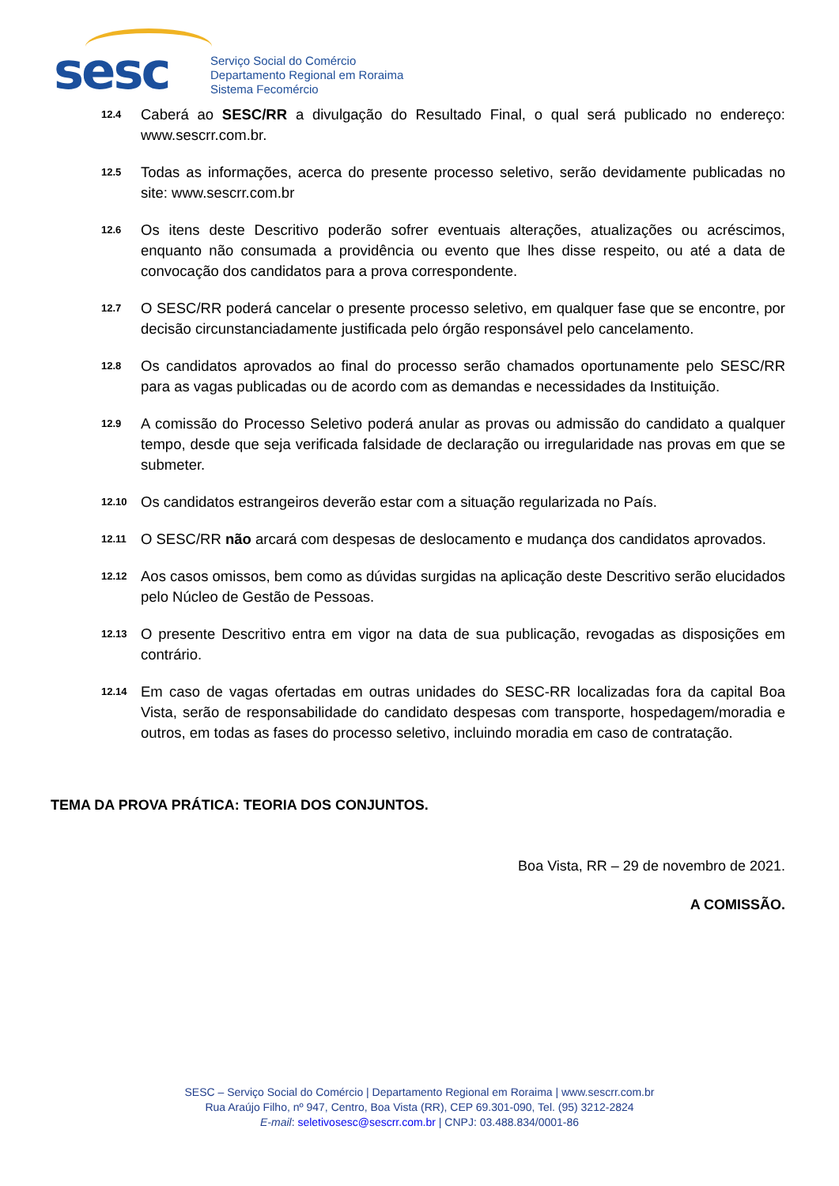sesc
Serviço Social do Comércio
Departamento Regional em Roraima
Sistema Fecomércio
12.4
Caberá ao SESC/RR a divulgação do Resultado Final, o qual será publicado no endereço: www.sescrr.com.br.
12.5
Todas as informações, acerca do presente processo seletivo, serão devidamente publicadas no site: www.sescrr.com.br
12.6
Os itens deste Descritivo poderão sofrer eventuais alterações, atualizações ou acréscimos, enquanto não consumada a providência ou evento que lhes disse respeito, ou até a data de convocação dos candidatos para a prova correspondente.
12.7
O SESC/RR poderá cancelar o presente processo seletivo, em qualquer fase que se encontre, por decisão circunstanciadamente justificada pelo órgão responsável pelo cancelamento.
12.8
Os candidatos aprovados ao final do processo serão chamados oportunamente pelo SESC/RR para as vagas publicadas ou de acordo com as demandas e necessidades da Instituição.
12.9
A comissão do Processo Seletivo poderá anular as provas ou admissão do candidato a qualquer tempo, desde que seja verificada falsidade de declaração ou irregularidade nas provas em que se submeter.
12.10
Os candidatos estrangeiros deverão estar com a situação regularizada no País.
12.11
O SESC/RR não arcará com despesas de deslocamento e mudança dos candidatos aprovados.
12.12
Aos casos omissos, bem como as dúvidas surgidas na aplicação deste Descritivo serão elucidados pelo Núcleo de Gestão de Pessoas.
12.13
O presente Descritivo entra em vigor na data de sua publicação, revogadas as disposições em contrário.
12.14
Em caso de vagas ofertadas em outras unidades do SESC-RR localizadas fora da capital Boa Vista, serão de responsabilidade do candidato despesas com transporte, hospedagem/moradia e outros, em todas as fases do processo seletivo, incluindo moradia em caso de contratação.
TEMA DA PROVA PRÁTICA: TEORIA DOS CONJUNTOS.
Boa Vista, RR – 29 de novembro de 2021.
A COMISSÃO.
SESC – Serviço Social do Comércio | Departamento Regional em Roraima | www.sescrr.com.br
Rua Araújo Filho, nº 947, Centro, Boa Vista (RR), CEP 69.301-090, Tel. (95) 3212-2824
E-mail: seletivosesc@sescrr.com.br | CNPJ: 03.488.834/0001-86